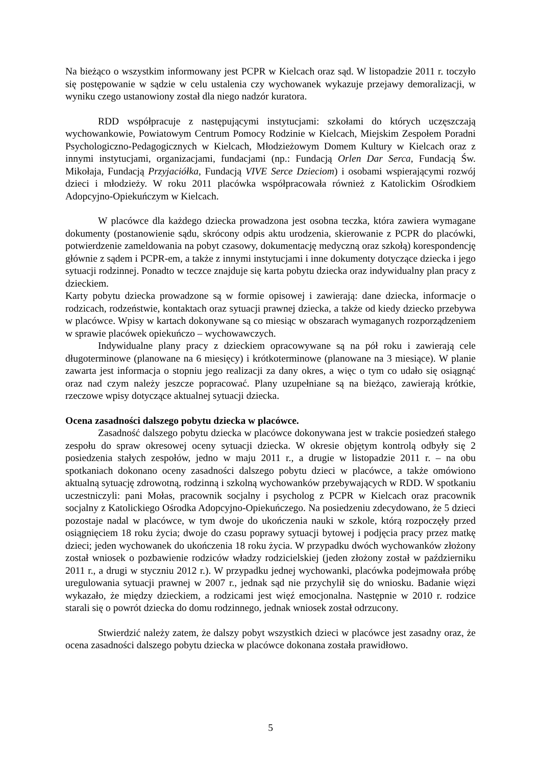Na bieżąco o wszystkim informowany jest PCPR w Kielcach oraz sąd. W listopadzie 2011 r. toczyło się postępowanie w sądzie w celu ustalenia czy wychowanek wykazuje przejawy demoralizacji, w wyniku czego ustanowiony został dla niego nadzór kuratora.
RDD współpracuje z następującymi instytucjami: szkołami do których uczęszczają wychowankowie, Powiatowym Centrum Pomocy Rodzinie w Kielcach, Miejskim Zespołem Poradni Psychologiczno-Pedagogicznych w Kielcach, Młodzieżowym Domem Kultury w Kielcach oraz z innymi instytucjami, organizacjami, fundacjami (np.: Fundacją Orlen Dar Serca, Fundacją Św. Mikołaja, Fundacją Przyjaciółka, Fundacją VIVE Serce Dzieciom) i osobami wspierającymi rozwój dzieci i młodzieży. W roku 2011 placówka współpracowała również z Katolickim Ośrodkiem Adopcyjno-Opiekuńczym w Kielcach.
W placówce dla każdego dziecka prowadzona jest osobna teczka, która zawiera wymagane dokumenty (postanowienie sądu, skrócony odpis aktu urodzenia, skierowanie z PCPR do placówki, potwierdzenie zameldowania na pobyt czasowy, dokumentację medyczną oraz szkołą) korespondencję głównie z sądem i PCPR-em, a także z innymi instytucjami i inne dokumenty dotyczące dziecka i jego sytuacji rodzinnej. Ponadto w teczce znajduje się karta pobytu dziecka oraz indywidualny plan pracy z dzieckiem.
Karty pobytu dziecka prowadzone są w formie opisowej i zawierają: dane dziecka, informacje o rodzicach, rodzeństwie, kontaktach oraz sytuacji prawnej dziecka, a także od kiedy dziecko przebywa w placówce. Wpisy w kartach dokonywane są co miesiąc w obszarach wymaganych rozporządzeniem w sprawie placówek opiekuńczo – wychowawczych.
Indywidualne plany pracy z dzieckiem opracowywane są na pół roku i zawierają cele długoterminowe (planowane na 6 miesięcy) i krótkoterminowe (planowane na 3 miesiące). W planie zawarta jest informacja o stopniu jego realizacji za dany okres, a więc o tym co udało się osiągnąć oraz nad czym należy jeszcze popracować. Plany uzupełniane są na bieżąco, zawierają krótkie, rzeczowe wpisy dotyczące aktualnej sytuacji dziecka.
Ocena zasadności dalszego pobytu dziecka w placówce.
Zasadność dalszego pobytu dziecka w placówce dokonywana jest w trakcie posiedzeń stałego zespołu do spraw okresowej oceny sytuacji dziecka. W okresie objętym kontrolą odbyły się 2 posiedzenia stałych zespołów, jedno w maju 2011 r., a drugie w listopadzie 2011 r. – na obu spotkaniach dokonano oceny zasadności dalszego pobytu dzieci w placówce, a także omówiono aktualną sytuację zdrowotną, rodzinną i szkolną wychowanków przebywających w RDD. W spotkaniu uczestniczyli: pani Mołas, pracownik socjalny i psycholog z PCPR w Kielcach oraz pracownik socjalny z Katolickiego Ośrodka Adopcyjno-Opiekuńczego. Na posiedzeniu zdecydowano, że 5 dzieci pozostaje nadal w placówce, w tym dwoje do ukończenia nauki w szkole, którą rozpoczęły przed osiągnięciem 18 roku życia; dwoje do czasu poprawy sytuacji bytowej i podjęcia pracy przez matkę dzieci; jeden wychowanek do ukończenia 18 roku życia. W przypadku dwóch wychowanków złożony został wniosek o pozbawienie rodziców władzy rodzicielskiej (jeden złożony został w październiku 2011 r., a drugi w styczniu 2012 r.). W przypadku jednej wychowanki, placówka podejmowała próbę uregulowania sytuacji prawnej w 2007 r., jednak sąd nie przychylił się do wniosku. Badanie więzi wykazało, że między dzieckiem, a rodzicami jest więź emocjonalna. Następnie w 2010 r. rodzice starali się o powrót dziecka do domu rodzinnego, jednak wniosek został odrzucony.
Stwierdzić należy zatem, że dalszy pobyt wszystkich dzieci w placówce jest zasadny oraz, że ocena zasadności dalszego pobytu dziecka w placówce dokonana została prawidłowo.
5